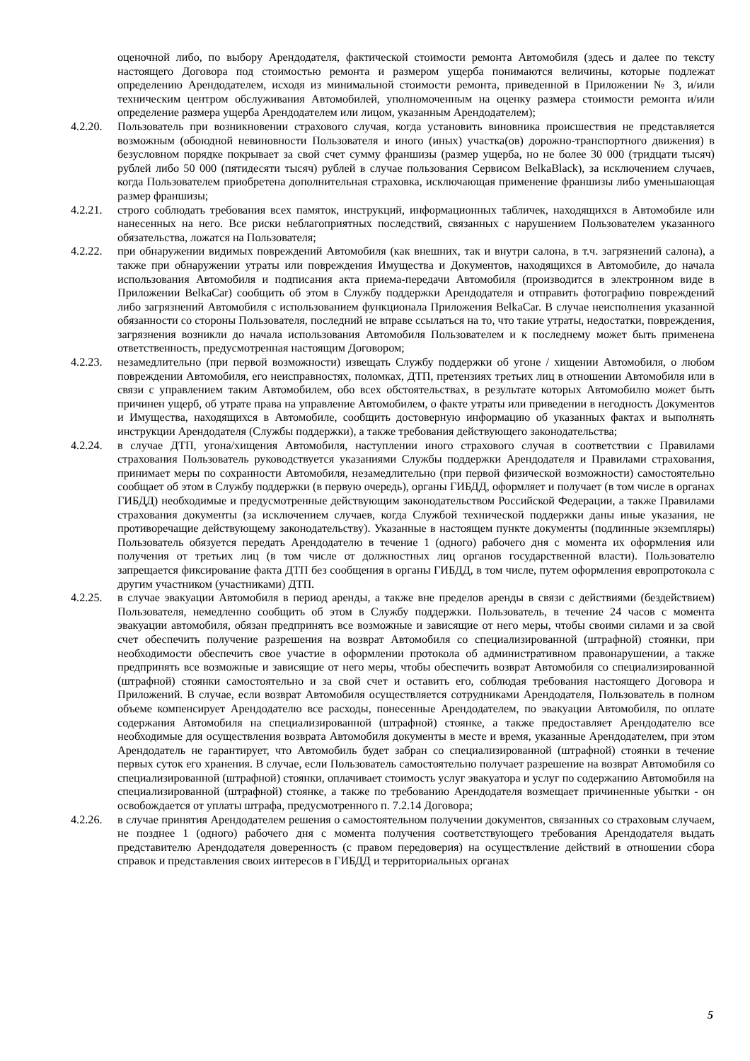оценочной либо, по выбору Арендодателя, фактической стоимости ремонта Автомобиля (здесь и далее по тексту настоящего Договора под стоимостью ремонта и размером ущерба понимаются величины, которые подлежат определению Арендодателем, исходя из минимальной стоимости ремонта, приведенной в Приложении № 3, и/или техническим центром обслуживания Автомобилей, уполномоченным на оценку размера стоимости ремонта и/или определение размера ущерба Арендодателем или лицом, указанным Арендодателем);
4.2.20.
Пользователь при возникновении страхового случая, когда установить виновника происшествия не представляется возможным (обоюдной невиновности Пользователя и иного (иных) участка(ов) дорожно-транспортного движения) в безусловном порядке покрывает за свой счет сумму франшизы (размер ущерба, но не более 30 000 (тридцати тысяч) рублей либо 50 000 (пятидесяти тысяч) рублей в случае пользования Сервисом BelkaBlack), за исключением случаев, когда Пользователем приобретена дополнительная страховка, исключающая применение франшизы либо уменьшающая размер франшизы;
4.2.21.
строго соблюдать требования всех памяток, инструкций, информационных табличек, находящихся в Автомобиле или нанесенных на него. Все риски неблагоприятных последствий, связанных с нарушением Пользователем указанного обязательства, ложатся на Пользователя;
4.2.22.
при обнаружении видимых повреждений Автомобиля (как внешних, так и внутри салона, в т.ч. загрязнений салона), а также при обнаружении утраты или повреждения Имущества и Документов, находящихся в Автомобиле, до начала использования Автомобиля и подписания акта приема-передачи Автомобиля (производится в электронном виде в Приложении BelkaCar) сообщить об этом в Службу поддержки Арендодателя и отправить фотографию повреждений либо загрязнений Автомобиля с использованием функционала Приложения BelkaCar. В случае неисполнения указанной обязанности со стороны Пользователя, последний не вправе ссылаться на то, что такие утраты, недостатки, повреждения, загрязнения возникли до начала использования Автомобиля Пользователем и к последнему может быть применена ответственность, предусмотренная настоящим Договором;
4.2.23.
незамедлительно (при первой возможности) извещать Службу поддержки об угоне / хищении Автомобиля, о любом повреждении Автомобиля, его неисправностях, поломках, ДТП, претензиях третьих лиц в отношении Автомобиля или в связи с управлением таким Автомобилем, обо всех обстоятельствах, в результате которых Автомобилю может быть причинен ущерб, об утрате права на управление Автомобилем, о факте утраты или приведении в негодность Документов и Имущества, находящихся в Автомобиле, сообщить достоверную информацию об указанных фактах и выполнять инструкции Арендодателя (Службы поддержки), а также требования действующего законодательства;
4.2.24.
в случае ДТП, угона/хищения Автомобиля, наступлении иного страхового случая в соответствии с Правилами страхования Пользователь руководствуется указаниями Службы поддержки Арендодателя и Правилами страхования, принимает меры по сохранности Автомобиля, незамедлительно (при первой физической возможности) самостоятельно сообщает об этом в Службу поддержки (в первую очередь), органы ГИБДД, оформляет и получает (в том числе в органах ГИБДД) необходимые и предусмотренные действующим законодательством Российской Федерации, а также Правилами страхования документы (за исключением случаев, когда Службой технической поддержки даны иные указания, не противоречащие действующему законодательству). Указанные в настоящем пункте документы (подлинные экземпляры) Пользователь обязуется передать Арендодателю в течение 1 (одного) рабочего дня с момента их оформления или получения от третьих лиц (в том числе от должностных лиц органов государственной власти). Пользователю запрещается фиксирование факта ДТП без сообщения в органы ГИБДД, в том числе, путем оформления европротокола с другим участником (участниками) ДТП.
4.2.25.
в случае эвакуации Автомобиля в период аренды, а также вне пределов аренды в связи с действиями (бездействием) Пользователя, немедленно сообщить об этом в Службу поддержки. Пользователь, в течение 24 часов с момента эвакуации автомобиля, обязан предпринять все возможные и зависящие от него меры, чтобы своими силами и за свой счет обеспечить получение разрешения на возврат Автомобиля со специализированной (штрафной) стоянки, при необходимости обеспечить свое участие в оформлении протокола об административном правонарушении, а также предпринять все возможные и зависящие от него меры, чтобы обеспечить возврат Автомобиля со специализированной (штрафной) стоянки самостоятельно и за свой счет и оставить его, соблюдая требования настоящего Договора и Приложений. В случае, если возврат Автомобиля осуществляется сотрудниками Арендодателя, Пользователь в полном объеме компенсирует Арендодателю все расходы, понесенные Арендодателем, по эвакуации Автомобиля, по оплате содержания Автомобиля на специализированной (штрафной) стоянке, а также предоставляет Арендодателю все необходимые для осуществления возврата Автомобиля документы в месте и время, указанные Арендодателем, при этом Арендодатель не гарантирует, что Автомобиль будет забран со специализированной (штрафной) стоянки в течение первых суток его хранения. В случае, если Пользователь самостоятельно получает разрешение на возврат Автомобиля со специализированной (штрафной) стоянки, оплачивает стоимость услуг эвакуатора и услуг по содержанию Автомобиля на специализированной (штрафной) стоянке, а также по требованию Арендодателя возмещает причиненные убытки - он освобождается от уплаты штрафа, предусмотренного п. 7.2.14 Договора;
4.2.26.
в случае принятия Арендодателем решения о самостоятельном получении документов, связанных со страховым случаем, не позднее 1 (одного) рабочего дня с момента получения соответствующего требования Арендодателя выдать представителю Арендодателя доверенность (с правом передоверия) на осуществление действий в отношении сбора справок и представления своих интересов в ГИБДД и территориальных органах
5